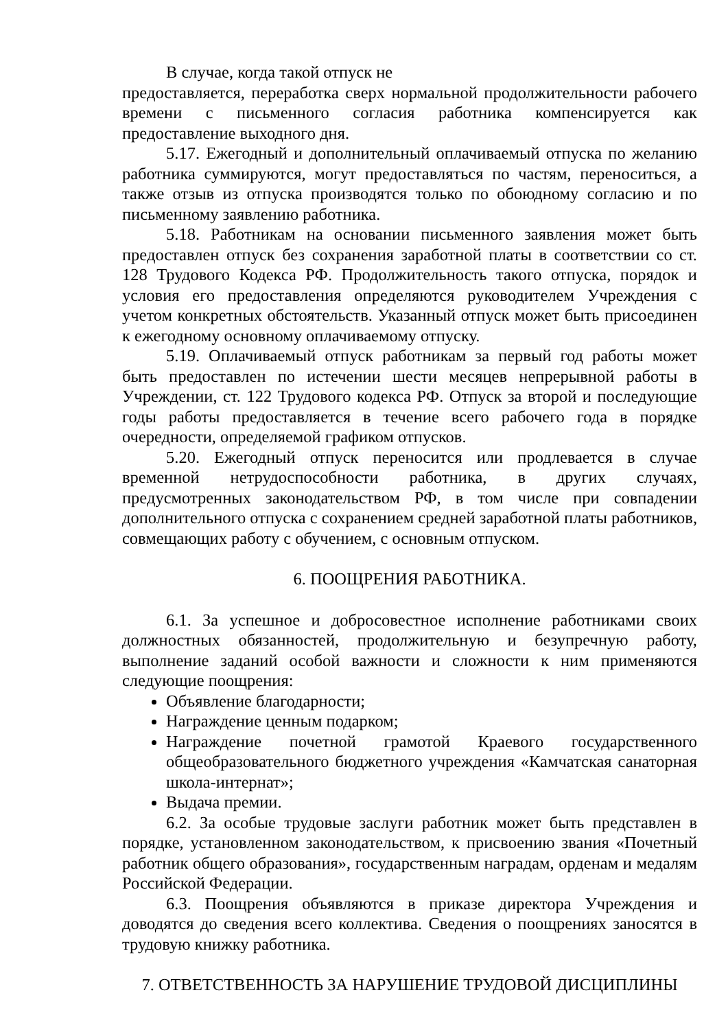В случае, когда такой отпуск не
предоставляется, переработка сверх нормальной продолжительности рабочего времени с письменного согласия работника компенсируется как предоставление выходного дня.
5.17. Ежегодный и дополнительный оплачиваемый отпуска по желанию работника суммируются, могут предоставляться по частям, переноситься, а также отзыв из отпуска производятся только по обоюдному согласию и по письменному заявлению работника.
5.18. Работникам на основании письменного заявления может быть предоставлен отпуск без сохранения заработной платы в соответствии со ст. 128 Трудового Кодекса РФ. Продолжительность такого отпуска, порядок и условия его предоставления определяются руководителем Учреждения с учетом конкретных обстоятельств. Указанный отпуск может быть присоединен к ежегодному основному оплачиваемому отпуску.
5.19. Оплачиваемый отпуск работникам за первый год работы может быть предоставлен по истечении шести месяцев непрерывной работы в Учреждении, ст. 122 Трудового кодекса РФ. Отпуск за второй и последующие годы работы предоставляется в течение всего рабочего года в порядке очередности, определяемой графиком отпусков.
5.20. Ежегодный отпуск переносится или продлевается в случае временной нетрудоспособности работника, в других случаях, предусмотренных законодательством РФ, в том числе при совпадении дополнительного отпуска с сохранением средней заработной платы работников, совмещающих работу с обучением, с основным отпуском.
6. ПООЩРЕНИЯ РАБОТНИКА.
6.1. За успешное и добросовестное исполнение работниками своих должностных обязанностей, продолжительную и безупречную работу, выполнение заданий особой важности и сложности к ним применяются следующие поощрения:
Объявление благодарности;
Награждение ценным подарком;
Награждение почетной грамотой Краевого государственного общеобразовательного бюджетного учреждения «Камчатская санаторная школа-интернат»;
Выдача премии.
6.2. За особые трудовые заслуги работник может быть представлен в порядке, установленном законодательством, к присвоению звания «Почетный работник общего образования», государственным наградам, орденам и медалям Российской Федерации.
6.3. Поощрения объявляются в приказе директора Учреждения и доводятся до сведения всего коллектива. Сведения о поощрениях заносятся в трудовую книжку работника.
7. ОТВЕТСТВЕННОСТЬ ЗА НАРУШЕНИЕ ТРУДОВОЙ ДИСЦИПЛИНЫ